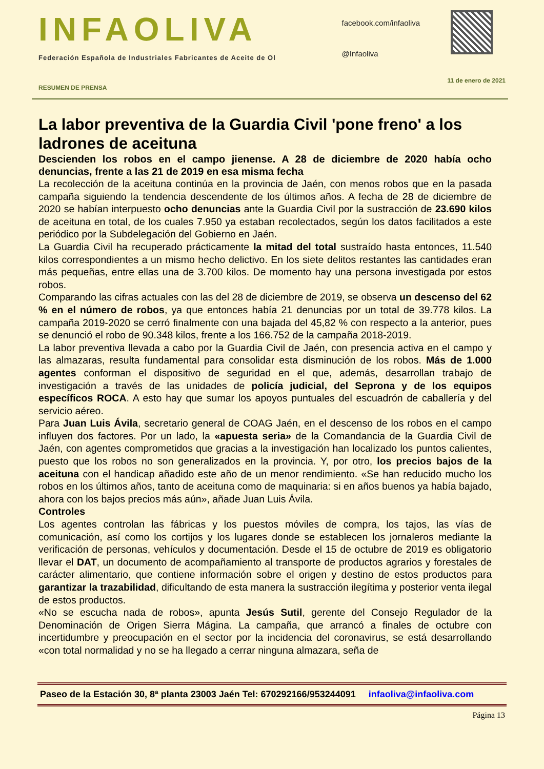INFAOLIVA
Federación Española de Industriales Fabricantes de Aceite de Ol
facebook.com/infaoliva
@Infaoliva
11 de enero de 2021
RESUMEN DE PRENSA
La labor preventiva de la Guardia Civil 'pone freno' a los ladrones de aceituna
Descienden los robos en el campo jienense. A 28 de diciembre de 2020 había ocho denuncias, frente a las 21 de 2019 en esa misma fecha
La recolección de la aceituna continúa en la provincia de Jaén, con menos robos que en la pasada campaña siguiendo la tendencia descendente de los últimos años. A fecha de 28 de diciembre de 2020 se habían interpuesto ocho denuncias ante la Guardia Civil por la sustracción de 23.690 kilos de aceituna en total, de los cuales 7.950 ya estaban recolectados, según los datos facilitados a este periódico por la Subdelegación del Gobierno en Jaén.
La Guardia Civil ha recuperado prácticamente la mitad del total sustraído hasta entonces, 11.540 kilos correspondientes a un mismo hecho delictivo. En los siete delitos restantes las cantidades eran más pequeñas, entre ellas una de 3.700 kilos. De momento hay una persona investigada por estos robos.
Comparando las cifras actuales con las del 28 de diciembre de 2019, se observa un descenso del 62 % en el número de robos, ya que entonces había 21 denuncias por un total de 39.778 kilos. La campaña 2019-2020 se cerró finalmente con una bajada del 45,82 % con respecto a la anterior, pues se denunció el robo de 90.348 kilos, frente a los 166.752 de la campaña 2018-2019.
La labor preventiva llevada a cabo por la Guardia Civil de Jaén, con presencia activa en el campo y las almazaras, resulta fundamental para consolidar esta disminución de los robos. Más de 1.000 agentes conforman el dispositivo de seguridad en el que, además, desarrollan trabajo de investigación a través de las unidades de policía judicial, del Seprona y de los equipos específicos ROCA. A esto hay que sumar los apoyos puntuales del escuadrón de caballería y del servicio aéreo.
Para Juan Luis Ávila, secretario general de COAG Jaén, en el descenso de los robos en el campo influyen dos factores. Por un lado, la «apuesta seria» de la Comandancia de la Guardia Civil de Jaén, con agentes comprometidos que gracias a la investigación han localizado los puntos calientes, puesto que los robos no son generalizados en la provincia. Y, por otro, los precios bajos de la aceituna con el handicap añadido este año de un menor rendimiento. «Se han reducido mucho los robos en los últimos años, tanto de aceituna como de maquinaria: si en años buenos ya había bajado, ahora con los bajos precios más aún», añade Juan Luis Ávila.
Controles
Los agentes controlan las fábricas y los puestos móviles de compra, los tajos, las vías de comunicación, así como los cortijos y los lugares donde se establecen los jornaleros mediante la verificación de personas, vehículos y documentación. Desde el 15 de octubre de 2019 es obligatorio llevar el DAT, un documento de acompañamiento al transporte de productos agrarios y forestales de carácter alimentario, que contiene información sobre el origen y destino de estos productos para garantizar la trazabilidad, dificultando de esta manera la sustracción ilegítima y posterior venta ilegal de estos productos.
«No se escucha nada de robos», apunta Jesús Sutil, gerente del Consejo Regulador de la Denominación de Origen Sierra Mágina. La campaña, que arrancó a finales de octubre con incertidumbre y preocupación en el sector por la incidencia del coronavirus, se está desarrollando «con total normalidad y no se ha llegado a cerrar ninguna almazara, seña de
Paseo de la Estación 30, 8ª planta 23003 Jaén Tel: 670292166/953244091 infaoliva@infaoliva.com
Página 13